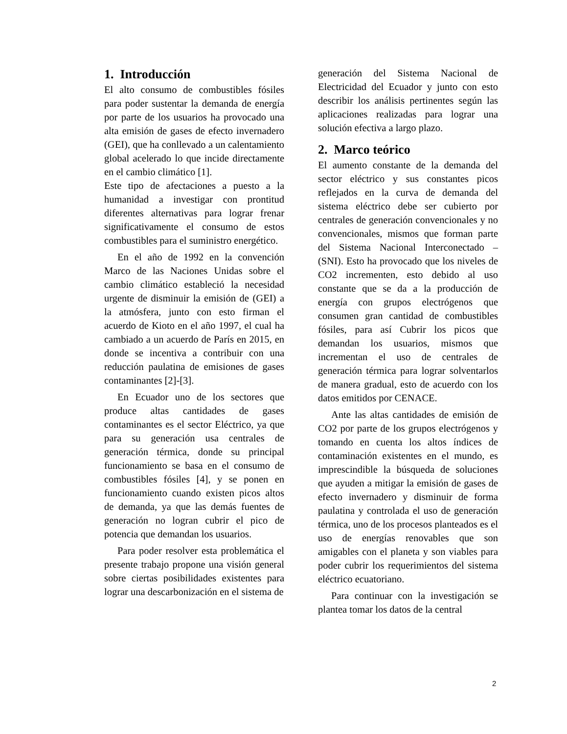1. Introducción
El alto consumo de combustibles fósiles para poder sustentar la demanda de energía por parte de los usuarios ha provocado una alta emisión de gases de efecto invernadero (GEI), que ha conllevado a un calentamiento global acelerado lo que incide directamente en el cambio climático [1].
Este tipo de afectaciones a puesto a la humanidad a investigar con prontitud diferentes alternativas para lograr frenar significativamente el consumo de estos combustibles para el suministro energético.
En el año de 1992 en la convención Marco de las Naciones Unidas sobre el cambio climático estableció la necesidad urgente de disminuir la emisión de (GEI) a la atmósfera, junto con esto firman el acuerdo de Kioto en el año 1997, el cual ha cambiado a un acuerdo de París en 2015, en donde se incentiva a contribuir con una reducción paulatina de emisiones de gases contaminantes [2]-[3].
En Ecuador uno de los sectores que produce altas cantidades de gases contaminantes es el sector Eléctrico, ya que para su generación usa centrales de generación térmica, donde su principal funcionamiento se basa en el consumo de combustibles fósiles [4], y se ponen en funcionamiento cuando existen picos altos de demanda, ya que las demás fuentes de generación no logran cubrir el pico de potencia que demandan los usuarios.
Para poder resolver esta problemática el presente trabajo propone una visión general sobre ciertas posibilidades existentes para lograr una descarbonización en el sistema de
generación del Sistema Nacional de Electricidad del Ecuador y junto con esto describir los análisis pertinentes según las aplicaciones realizadas para lograr una solución efectiva a largo plazo.
2. Marco teórico
El aumento constante de la demanda del sector eléctrico y sus constantes picos reflejados en la curva de demanda del sistema eléctrico debe ser cubierto por centrales de generación convencionales y no convencionales, mismos que forman parte del Sistema Nacional Interconectado – (SNI). Esto ha provocado que los niveles de CO2 incrementen, esto debido al uso constante que se da a la producción de energía con grupos electrógenos que consumen gran cantidad de combustibles fósiles, para así Cubrir los picos que demandan los usuarios, mismos que incrementan el uso de centrales de generación térmica para lograr solventarlos de manera gradual, esto de acuerdo con los datos emitidos por CENACE.
Ante las altas cantidades de emisión de CO2 por parte de los grupos electrógenos y tomando en cuenta los altos índices de contaminación existentes en el mundo, es imprescindible la búsqueda de soluciones que ayuden a mitigar la emisión de gases de efecto invernadero y disminuir de forma paulatina y controlada el uso de generación térmica, uno de los procesos planteados es el uso de energías renovables que son amigables con el planeta y son viables para poder cubrir los requerimientos del sistema eléctrico ecuatoriano.
Para continuar con la investigación se plantea tomar los datos de la central
2